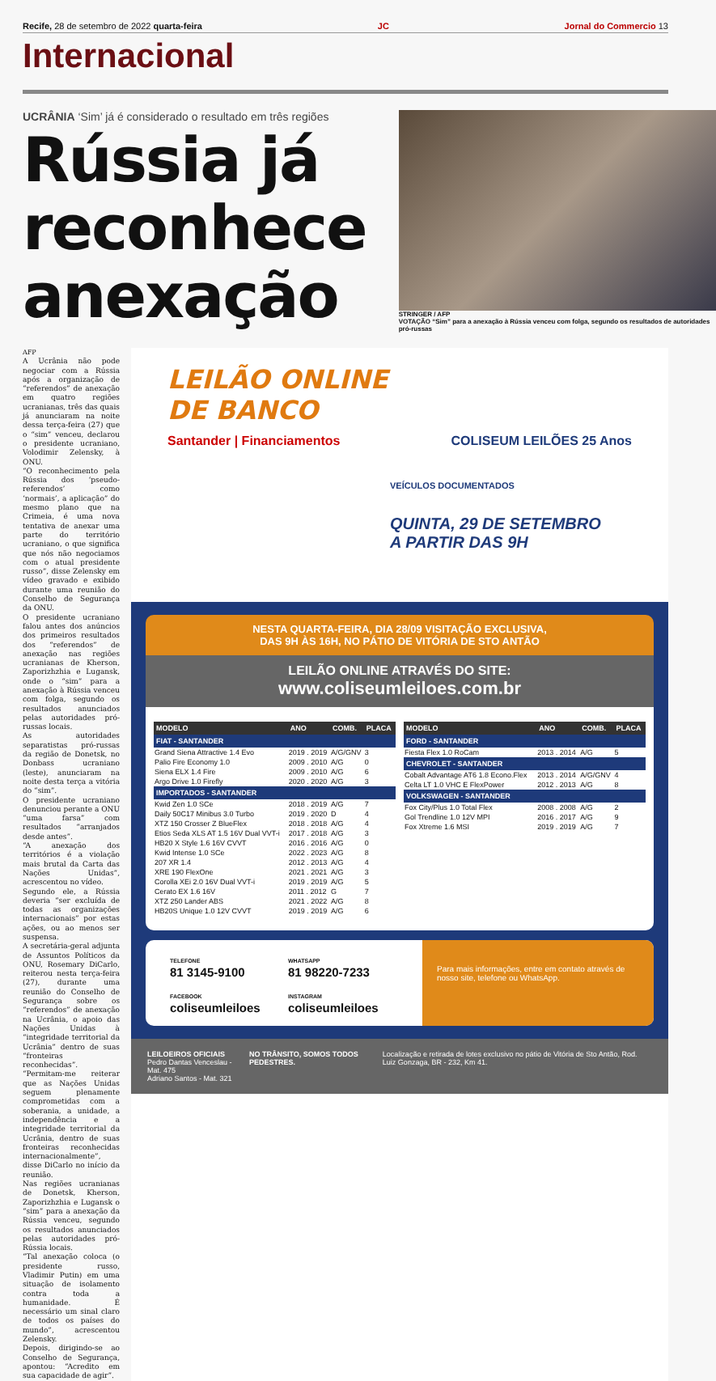Recife, 28 de setembro de 2022 quarta-feira JC Jornal do Commercio 13
Internacional
UCRÂNIA ‘Sim’ já é considerado o resultado em três regiões
Rússia já reconhece anexação
STRINGER / AFP
VOTAÇÃO “Sim” para a anexação à Rússia venceu com folga, segundo os resultados de autoridades pró-russas
AFP
A Ucrânia não pode negociar com a Rússia após a organização de “referendos” de anexação em quatro regiões ucranianas, três das quais já anunciaram na noite dessa terça-feira (27) que o “sim” venceu, declarou o presidente ucraniano, Volodimir Zelensky, à ONU.
“O reconhecimento pela Rússia dos ‘pseudo-referendos’ como ‘normais’, a aplicação” do mesmo plano que na Crimeia, é uma nova tentativa de anexar uma parte do território ucraniano, o que significa que nós não negociamos com o atual presidente russo”, disse Zelensky em vídeo gravado e exibido durante uma reunião do Conselho de Segurança da ONU.
O presidente ucraniano falou antes dos anúncios dos primeiros resultados dos “referendos” de anexação nas regiões ucranianas de Kherson, Zaporizhzhia e Lugansk, onde o “sim” para a anexação à Rússia venceu com folga, segundo os resultados anunciados pelas autoridades pró-russas locais.
As autoridades separatistas pró-russas da região de Donetsk, no Donbass ucraniano (leste), anunciaram na noite desta terça a vitória do “sim”.
O presidente ucraniano denunciou perante a ONU “uma farsa” com resultados “arranjados desde antes”.
“A anexação dos territórios é a violação mais brutal da Carta das Nações Unidas”, acrescentou no vídeo.
Segundo ele, a Rússia deveria “ser excluída de todas as organizações internacionais” por estas ações, ou ao menos ser suspensa.
A secretária-geral adjunta de Assuntos Políticos da ONU, Rosemary DiCarlo, reiterou nesta terça-feira (27), durante uma reunião do Conselho de Segurança sobre os “referendos” de anexação na Ucrânia, o apoio das Nações Unidas à “integridade territorial da Ucrânia” dentro de suas “fronteiras reconhecidas”.
“Permitam-me reiterar que as Nações Unidas seguem plenamente comprometidas com a soberania, a unidade, a independência e a integridade territorial da Ucrânia, dentro de suas fronteiras reconhecidas internacionalmente”, disse DiCarlo no início da reunião.
Nas regiões ucranianas de Donetsk, Kherson, Zaporizhzhia e Lugansk o “sim” para a anexação da Rússia venceu, segundo os resultados anunciados pelas autoridades pró-Rússia locais.
“Tal anexação coloca (o presidente russo, Vladimir Putin) em uma situação de isolamento contra toda a humanidade. É necessário um sinal claro de todos os países do mundo”, acrescentou Zelensky.
Depois, dirigindo-se ao Conselho de Segurança, apontou: “Acredito em sua capacidade de agir”.
LEILÃO ONLINE
DE BANCO
Santander | Financiamentos COLISEUM LEILÕES 25 Anos
VEÍCULOS DOCUMENTADOS
QUINTA, 29 DE SETEMBRO
A PARTIR DAS 9H
NESTA QUARTA-FEIRA, DIA 28/09 VISITAÇÃO EXCLUSIVA,
DAS 9H ÀS 16H, NO PÁTIO DE VITÓRIA DE STO ANTÃO
LEILÃO ONLINE ATRAVÉS DO SITE:
www.coliseumleiloes.com.br
| MODELO | ANO | COMB. | PLACA |
| --- | --- | --- | --- |
| FIAT - SANTANDER | | | |
| Grand Siena Attractive 1.4 Evo | 2019 . 2019 | A/G/GNV | 3 |
| Palio Fire Economy 1.0 | 2009 . 2010 | A/G | 0 |
| Siena ELX 1.4 Fire | 2009 . 2010 | A/G | 6 |
| Argo Drive 1.0 Firefly | 2020 . 2020 | A/G | 3 |
| IMPORTADOS - SANTANDER | | | |
| Kwid Zen 1.0 SCe | 2018 . 2019 | A/G | 7 |
| Daily 50C17 Minibus 3.0 Turbo | 2019 . 2020 | D | 4 |
| XTZ 150 Crosser Z BlueFlex | 2018 . 2018 | A/G | 4 |
| Etios Seda XLS AT 1.5 16V Dual VVT-i | 2017 . 2018 | A/G | 3 |
| HB20 X Style 1.6 16V CVVT | 2016 . 2016 | A/G | 0 |
| Kwid Intense 1.0 SCe | 2022 . 2023 | A/G | 8 |
| 207 XR 1.4 | 2012 . 2013 | A/G | 4 |
| XRE 190 FlexOne | 2021 . 2021 | A/G | 3 |
| Corolla XEi 2.0 16V Dual VVT-i | 2019 . 2019 | A/G | 5 |
| Cerato EX 1.6 16V | 2011 . 2012 | G | 7 |
| XTZ 250 Lander ABS | 2021 . 2022 | A/G | 8 |
| HB20S Unique 1.0 12V CVVT | 2019 . 2019 | A/G | 6 |
| MODELO | ANO | COMB. | PLACA |
| --- | --- | --- | --- |
| FORD - SANTANDER | | | |
| Fiesta Flex 1.0 RoCam | 2013 . 2014 | A/G | 5 |
| CHEVROLET - SANTANDER | | | |
| Cobalt Advantage AT6 1.8 Econo.Flex | 2013 . 2014 | A/G/GNV | 4 |
| Celta LT 1.0 VHC E FlexPower | 2012 . 2013 | A/G | 8 |
| VOLKSWAGEN - SANTANDER | | | |
| Fox City/Plus 1.0 Total Flex | 2008 . 2008 | A/G | 2 |
| Gol Trendline 1.0 12V MPI | 2016 . 2017 | A/G | 9 |
| Fox Xtreme 1.6 MSI | 2019 . 2019 | A/G | 7 |
TELEFONE
81 3145-9100
WHATSAPP
81 98220-7233
FACEBOOK
coliseumleiloes
INSTAGRAM
coliseumleiloes
Para mais informações, entre em contato através de nosso site, telefone ou WhatsApp.
LEILOEIROS OFICIAIS
Pedro Dantas Venceslau - Mat. 475
Adriano Santos - Mat. 321
NO TRÂNSITO, SOMOS TODOS PEDESTRES.
Localização e retirada de lotes exclusivo no pátio de Vitória de Sto Antão, Rod. Luiz Gonzaga, BR - 232, Km 41.